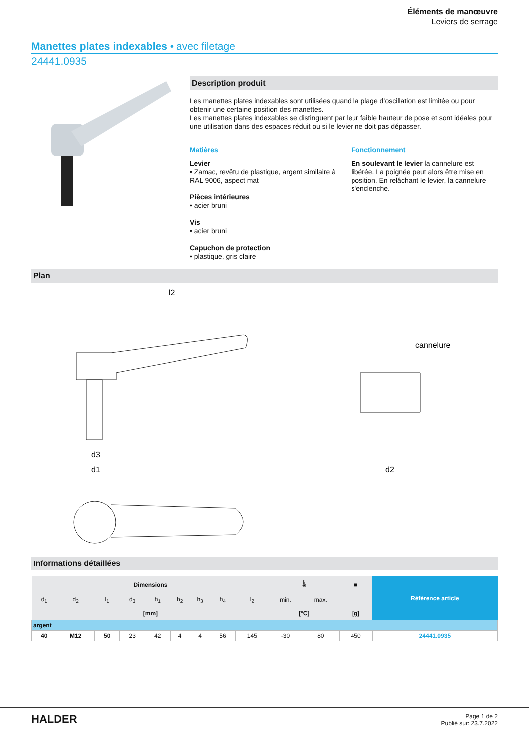Éléments de manœuvre
Leviers de serrage
Manettes plates indexables • avec filetage
24441.0935
Description produit
Les manettes plates indexables sont utilisées quand la plage d’oscillation est limitée ou pour obtenir une certaine position des manettes.
Les manettes plates indexables se distinguent par leur faible hauteur de pose et sont idéales pour une utilisation dans des espaces réduit ou si le levier ne doit pas dépasser.
Matières
Levier
• Zamac, revêtu de plastique, argent similaire à RAL 9006, aspect mat
Pièces intérieures
• acier bruni
Vis
• acier bruni
Capuchon de protection
• plastique, gris claire
Fonctionnement
En soulevant le levier la cannelure est libérée. La poignée peut alors être mise en position. En relâchant le levier, la cannelure s'enclenche.
Plan
l2
cannelure
d3
d1
d2
Informations détaillées
| Dimensions | | | | | | | | | 🌡 | | ■ | Référence article |
| --- | --- | --- | --- | --- | --- | --- | --- | --- | --- | --- | --- | --- |
| d<sub>1</sub> | d<sub>2</sub> | l<sub>1</sub> | d<sub>3</sub> | h<sub>1</sub> | h<sub>2</sub> | h<sub>3</sub> | h<sub>4</sub> | l<sub>2</sub> | min. | max. | | |
| [mm] | | | | | | | | | [°C] | | [g] | |
| argent | | | | | | | | | | | | |
| 40 | M12 | 50 | 23 | 42 | 4 | 4 | 56 | 145 | -30 | 80 | 450 | 24441.0935 |
HALDER
Page 1 de 2
Publié sur: 23.7.2022